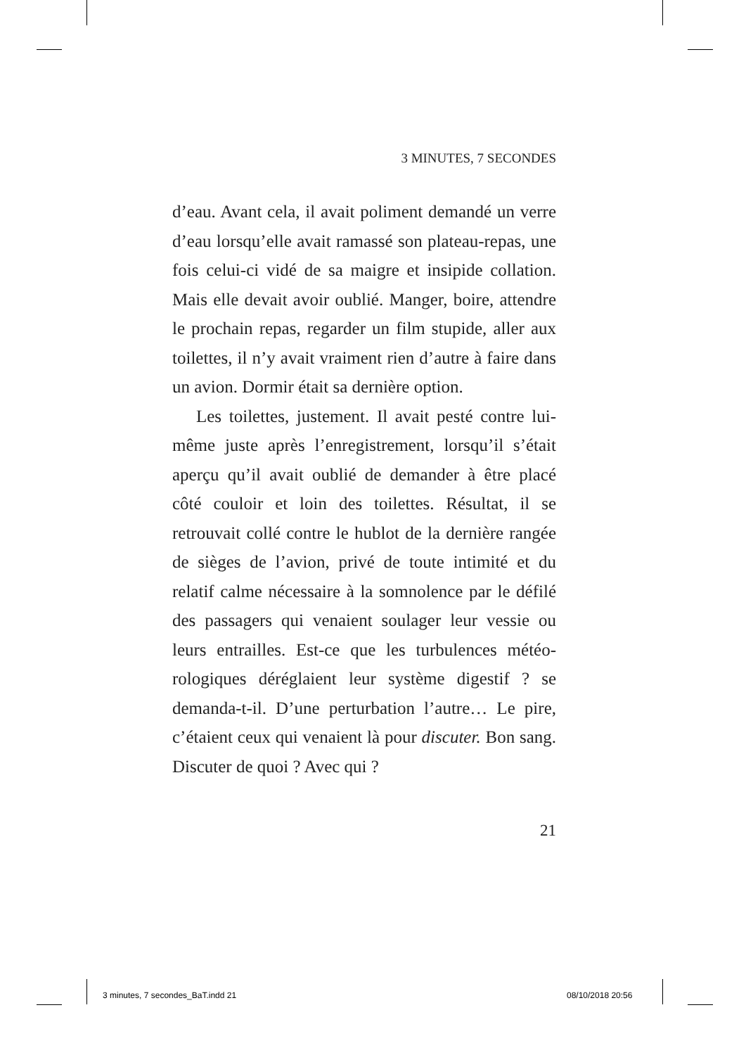3 MINUTES, 7 SECONDES
d’eau. Avant cela, il avait poliment demandé un verre d’eau lorsqu’elle avait ramassé son plateau-repas, une fois celui-ci vidé de sa maigre et insipide collation. Mais elle devait avoir oublié. Manger, boire, attendre le prochain repas, regarder un film stupide, aller aux toilettes, il n’y avait vraiment rien d’autre à faire dans un avion. Dormir était sa dernière option.
Les toilettes, justement. Il avait pesté contre lui-même juste après l’enregistrement, lorsqu’il s’était aperçu qu’il avait oublié de demander à être placé côté couloir et loin des toilettes. Résultat, il se retrouvait collé contre le hublot de la dernière rangée de sièges de l’avion, privé de toute intimité et du relatif calme nécessaire à la somnolence par le défilé des passagers qui venaient soulager leur vessie ou leurs entrailles. Est-ce que les turbulences météo­rologiques déréglaient leur système digestif ? se demanda-t-il. D’une perturbation l’autre… Le pire, c’étaient ceux qui venaient là pour discuter. Bon sang. Discuter de quoi ? Avec qui ?
21
3 minutes, 7 secondes_BaT.indd 21
08/10/2018 20:56